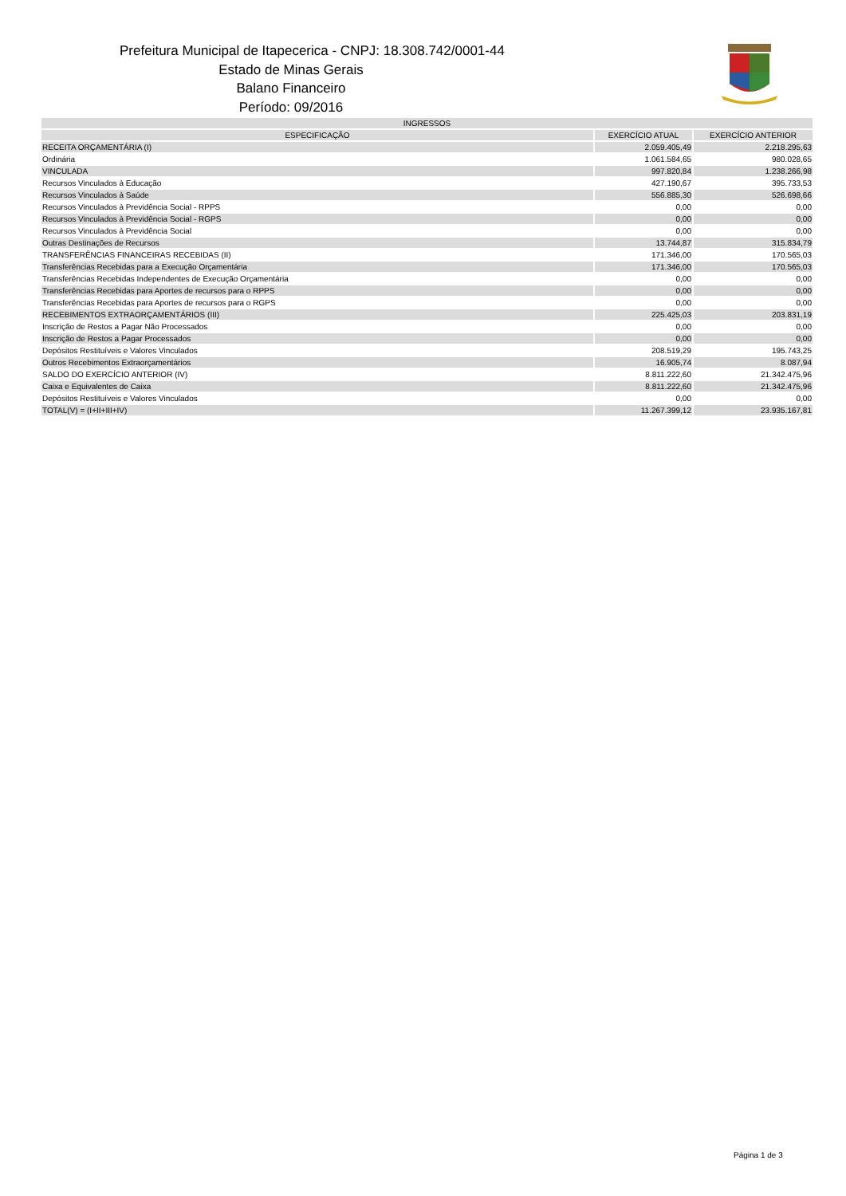Prefeitura Municipal de Itapecerica - CNPJ: 18.308.742/0001-44
Estado de Minas Gerais
Balano Financeiro
Período: 09/2016
| INGRESSOS | | |
| --- | --- | --- |
| ESPECIFICAÇÃO | EXERCÍCIO ATUAL | EXERCÍCIO ANTERIOR |
| RECEITA ORÇAMENTÁRIA (I) | 2.059.405,49 | 2.218.295,63 |
| Ordinária | 1.061.584,65 | 980.028,65 |
| VINCULADA | 997.820,84 | 1.238.266,98 |
| Recursos Vinculados à Educação | 427.190,67 | 395.733,53 |
| Recursos Vinculados à Saúde | 556.885,30 | 526.698,66 |
| Recursos Vinculados à Previdência Social - RPPS | 0,00 | 0,00 |
| Recursos Vinculados à Previdência Social - RGPS | 0,00 | 0,00 |
| Recursos Vinculados à Previdência Social | 0,00 | 0,00 |
| Outras Destinações de Recursos | 13.744,87 | 315.834,79 |
| TRANSFERÊNCIAS FINANCEIRAS RECEBIDAS (II) | 171.346,00 | 170.565,03 |
| Transferências Recebidas para a Execução Orçamentária | 171.346,00 | 170.565,03 |
| Transferências Recebidas Independentes de Execução Orçamentária | 0,00 | 0,00 |
| Transferências Recebidas para Aportes de recursos para o RPPS | 0,00 | 0,00 |
| Transferências Recebidas para Aportes de recursos para o RGPS | 0,00 | 0,00 |
| RECEBIMENTOS EXTRAORÇAMENTÁRIOS (III) | 225.425,03 | 203.831,19 |
| Inscrição de Restos a Pagar Não Processados | 0,00 | 0,00 |
| Inscrição de Restos a Pagar Processados | 0,00 | 0,00 |
| Depósitos Restituíveis e Valores Vinculados | 208.519,29 | 195.743,25 |
| Outros Recebimentos Extraorçamentários | 16.905,74 | 8.087,94 |
| SALDO DO EXERCÍCIO ANTERIOR (IV) | 8.811.222,60 | 21.342.475,96 |
| Caixa e Equivalentes de Caixa | 8.811.222,60 | 21.342.475,96 |
| Depósitos Restituíveis e Valores Vinculados | 0,00 | 0,00 |
| TOTAL(V) = (I+II+III+IV) | 11.267.399,12 | 23.935.167,81 |
Página 1 de 3